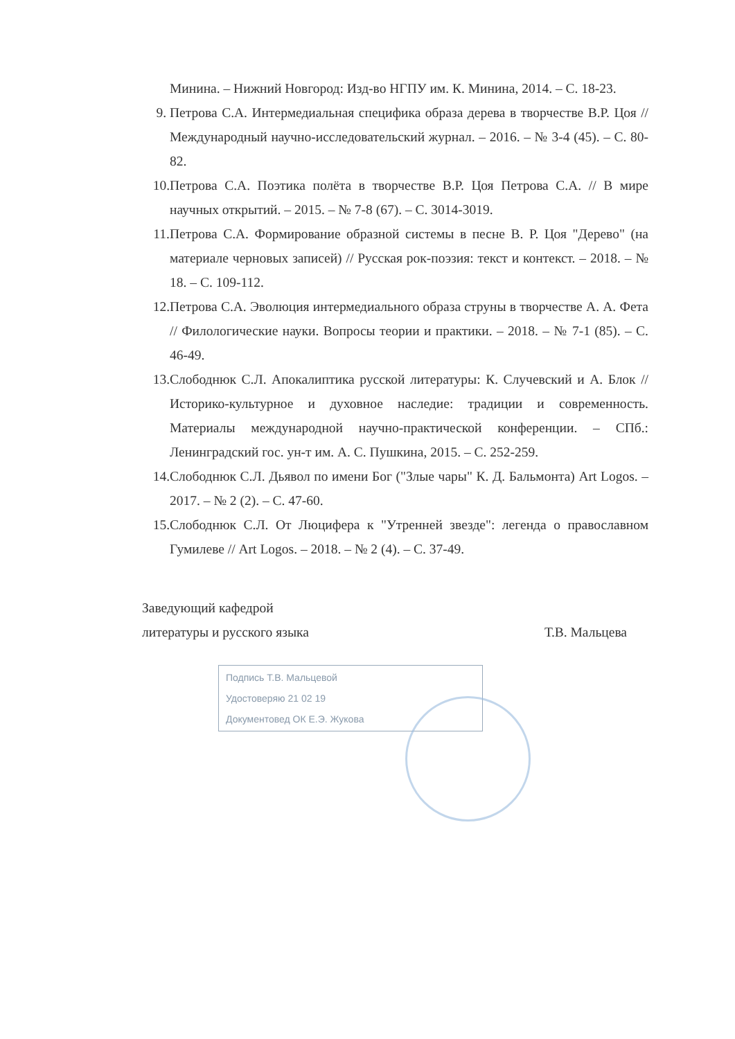Минина. – Нижний Новгород: Изд-во НГПУ им. К. Минина, 2014. – С. 18-23.
9. Петрова С.А. Интермедиальная специфика образа дерева в творчестве В.Р. Цоя // Международный научно-исследовательский журнал. – 2016. – № 3-4 (45). – С. 80-82.
10. Петрова С.А. Поэтика полёта в творчестве В.Р. Цоя Петрова С.А. // В мире научных открытий. – 2015. – № 7-8 (67). – С. 3014-3019.
11. Петрова С.А. Формирование образной системы в песне В. Р. Цоя "Дерево" (на материале черновых записей) // Русская рок-поэзия: текст и контекст. – 2018. – № 18. – С. 109-112.
12. Петрова С.А. Эволюция интермедиального образа струны в творчестве А. А. Фета // Филологические науки. Вопросы теории и практики. – 2018. – № 7-1 (85). – С. 46-49.
13. Слободнюк С.Л. Апокалиптика русской литературы: К. Случевский и А. Блок // Историко-культурное и духовное наследие: традиции и современность. Материалы международной научно-практической конференции. – СПб.: Ленинградский гос. ун-т им. А. С. Пушкина, 2015. – С. 252-259.
14. Слободнюк С.Л. Дьявол по имени Бог ("Злые чары" К. Д. Бальмонта) Art Logos. – 2017. – № 2 (2). – С. 47-60.
15. Слободнюк С.Л. От Люцифера к "Утренней звезде": легенда о православном Гумилеве // Art Logos. – 2018. – № 2 (4). – С. 37-49.
Заведующий кафедрой
литературы и русского языка Т.В. Мальцева
Подпись Т.В. Мальцевой
Удостоверяю 21 02 19
Документовед ОК Е.Э. Жукова